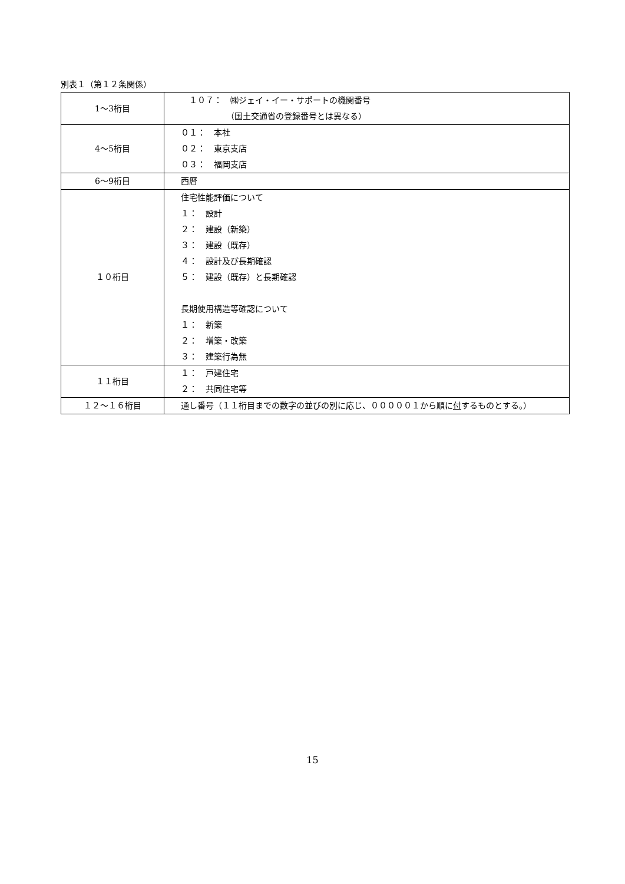別表１（第１２条関係）
| 1～3桁目 | １０７： ㈱ジェイ・イー・サポートの機関番号 （国土交通省の登録番号とは異なる） |
| 4～5桁目 | ０１： 本社 ０２： 東京支店 ０３： 福岡支店 |
| 6～9桁目 | 西暦 |
| １０桁目 | 住宅性能評価について １： 設計 ２： 建設（新築） ３： 建設（既存） ４： 設計及び長期確認 ５： 建設（既存）と長期確認 長期使用構造等確認について １： 新築 ２： 増築・改築 ３： 建築行為無 |
| １１桁目 | １： 戸建住宅 ２： 共同住宅等 |
| １２～１６桁目 | 通し番号（１１桁目までの数字の並びの別に応じ、０００００１から順に 付 するものとする。） |
15